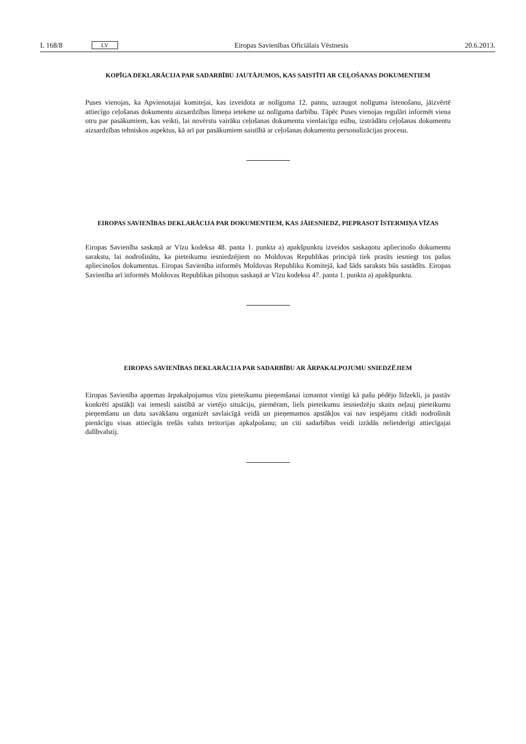L 168/8 LV Eiropas Savienības Oficiālais Vēstnesis 20.6.2013.
KOPĪGA DEKLARĀCIJA PAR SADARBĪBU JAUTĀJUMOS, KAS SAISTĪTI AR CEĻOŠANAS DOKUMENTIEM
Puses vienojas, ka Apvienotajai komitejai, kas izveidota ar nolīguma 12. pantu, uzraugot nolīguma īsteno­šanu, jāizvērtē attiecīgo ceļošanas dokumentu aizsardzības līmeņa ietekme uz nolīguma darbību. Tāpēc Puses vienojas regulāri informēt viena otru par pasākumiem, kas veikti, lai novērstu vairāku ceļošanas dokumentu vienlaicīgu esību, izstrādātu ceļošanas dokumentu aizsardzības tehniskos aspektus, kā arī par pasākumiem saistībā ar ceļošanas dokumentu personalizācijas procesu.
EIROPAS SAVIENĪBAS DEKLARĀCIJA PAR DOKUMENTIEM, KAS JĀIESNIEDZ, PIEPRASOT ĪSTERMIŅA VĪZAS
Eiropas Savienība saskaņā ar Vīzu kodeksa 48. panta 1. punkta a) apakšpunktu izveidos saskaņotu aplie­cinošo dokumentu sarakstu, lai nodrošinātu, ka pieteikumu iesniedzējiem no Moldovas Republikas principā tiek prasīts iesniegt tos pašus apliecinošos dokumentus. Eiropas Savienība informēs Moldovas Republiku Komitejā, kad šāds saraksts būs sastādīts. Eiropas Savienība arī informēs Moldovas Republikas pilsoņus saskaņā ar Vīzu kodeksa 47. panta 1. punkta a) apakšpunktu.
EIROPAS SAVIENĪBAS DEKLARĀCIJA PAR SADARBĪBU AR ĀRPAKALPOJUMU SNIEDZĒJIEM
Eiropas Savienība apņemas ārpakalpojumus vīzu pieteikumu pieņemšanai izmantot vienīgi kā pašu pēdējo līdzekli, ja pastāv konkrēti apstākļi vai iemesli saistībā ar vietējo situāciju, piemēram, liels pieteikumu iesniedzēju skaits neļauj pieteikumu pieņemšanu un datu savākšanu organizēt savlaicīgā veidā un pieņemamos apstākļos vai nav iespējams citādi nodrošināt pienācīgu visas attiecīgās trešās valsts teritorijas apkalpošanu; un citi sadarbības veidi izrādās nelietderīgi attiecīgajai dalībvalstij.